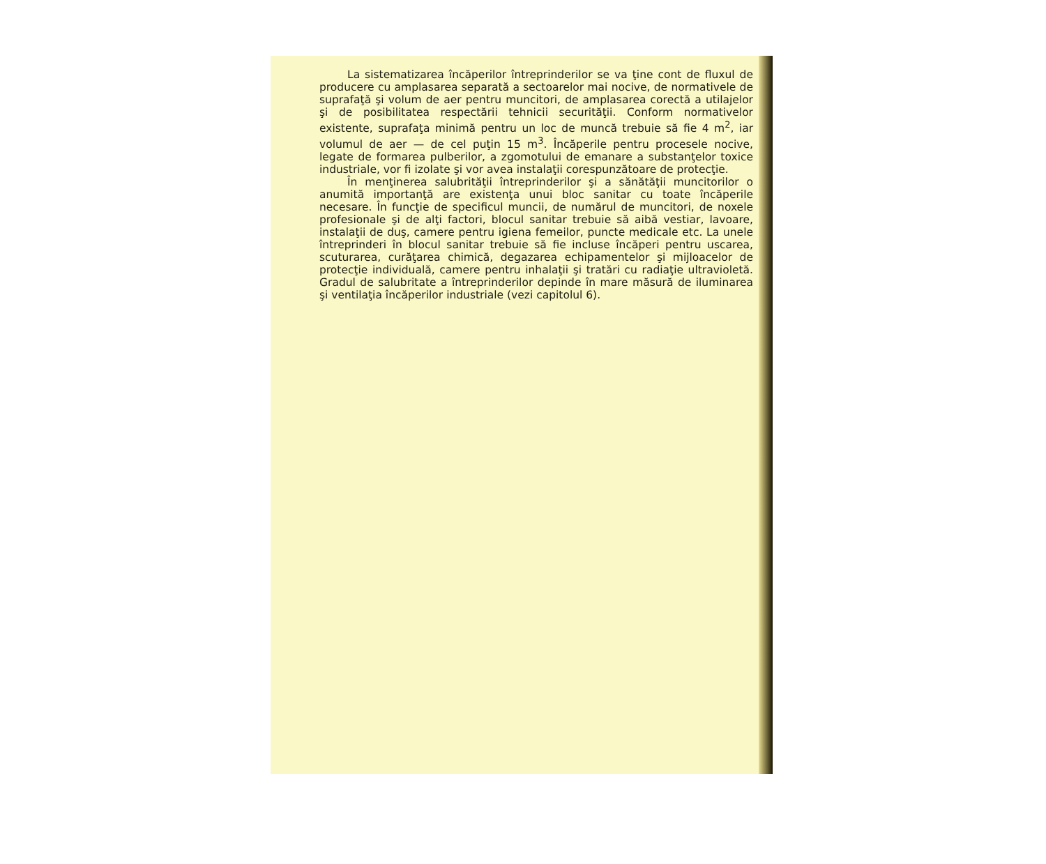La sistematizarea încăperilor întreprinderilor se va ţine cont de fluxul de producere cu amplasarea separată a sectoarelor mai nocive, de normativele de suprafaţă şi volum de aer pentru muncitori, de amplasarea corectă a utilajelor şi de posibilitatea respectării tehnicii securităţii. Conform normativelor existente, suprafaţa minimă pentru un loc de muncă trebuie să fie 4 m<sup>2</sup>, iar volumul de aer — de cel puţin 15 m<sup>3</sup>. Încăperile pentru procesele nocive, legate de formarea pulberilor, a zgomotului de emanare a substanţelor toxice industriale, vor fi izolate şi vor avea instalaţii corespunzătoare de protecţie.
În menţinerea salubrităţii întreprinderilor şi a sănătăţii muncitorilor o anumită importanţă are existenţa unui bloc sanitar cu toate încăperile necesare. În funcţie de specificul muncii, de numărul de muncitori, de noxele profesionale şi de alţi factori, blocul sanitar trebuie să aibă vestiar, lavoare, instalaţii de duş, camere pentru igiena femeilor, puncte medicale etc. La unele întreprinderi în blocul sanitar trebuie să fie incluse încăperi pentru uscarea, scuturarea, curăţarea chimică, degazarea echipamentelor şi mijloacelor de protecţie individuală, camere pentru inhalaţii şi tratări cu radiaţie ultravioletă. Gradul de salubritate a întreprinderilor depinde în mare măsură de iluminarea şi ventilaţia încăperilor industriale (vezi capitolul 6).